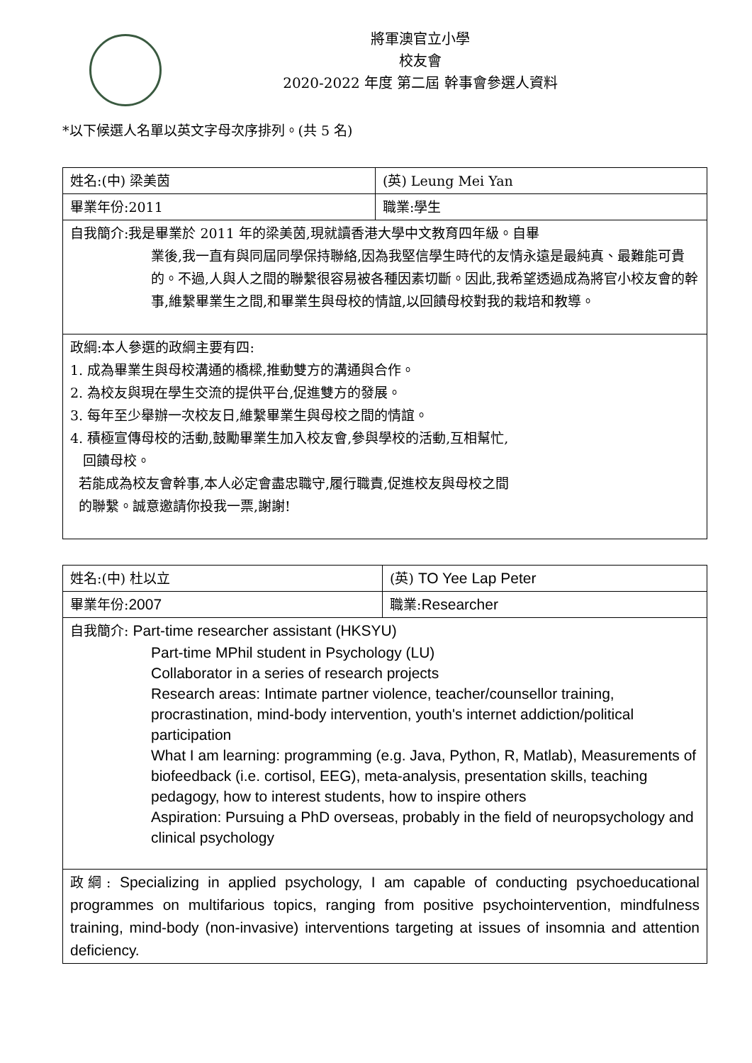將軍澳官立小學
校友會
2020-2022 年度 第二屆 幹事會參選人資料
*以下候選人名單以英文字母次序排列。(共 5 名)
| 姓名:(中) 梁美茵 | (英) Leung Mei Yan |
| 畢業年份:2011 | 職業:學生 |
| 自我簡介:我是畢業於 2011 年的梁美茵,現就讀香港大學中文教育四年級。自畢 業後,我一直有與同屆同學保持聯絡,因為我堅信學生時代的友情永遠是最純真、最難能可貴的。不過,人與人之間的聯繫很容易被各種因素切斷。因此,我希望透過成為將官小校友會的幹事,維繫畢業生之間,和畢業生與母校的情誼,以回饋母校對我的栽培和教導。 | |
| 政綱:本人參選的政綱主要有四: 1. 成為畢業生與母校溝通的橋樑,推動雙方的溝通與合作。 2. 為校友與現在學生交流的提供平台,促進雙方的發展。 3. 每年至少舉辦一次校友日,維繫畢業生與母校之間的情誼。 4. 積極宣傳母校的活動,鼓勵畢業生加入校友會,參與學校的活動,互相幫忙, 回饋母校。 若能成為校友會幹事,本人必定會盡忠職守,履行職責,促進校友與母校之間 的聯繫。誠意邀請你投我一票,謝謝! | |
| 姓名:(中) 杜以立 | (英) TO Yee Lap Peter |
| 畢業年份: 2007 | 職業: Researcher |
| 自我簡介: Part-time researcher assistant (HKSYU) Part-time MPhil student in Psychology (LU) Collaborator in a series of research projects Research areas: Intimate partner violence, teacher/counsellor training, procrastination, mind-body intervention, youth's internet addiction/political participation What I am learning: programming (e.g. Java, Python, R, Matlab), Measurements of biofeedback (i.e. cortisol, EEG), meta-analysis, presentation skills, teaching pedagogy, how to interest students, how to inspire others Aspiration: Pursuing a PhD overseas, probably in the field of neuropsychology and clinical psychology | |
| 政綱: Specializing in applied psychology, I am capable of conducting psychoeducational programmes on multifarious topics, ranging from positive psychointervention, mindfulness training, mind-body (non-invasive) interventions targeting at issues of insomnia and attention deficiency. | |